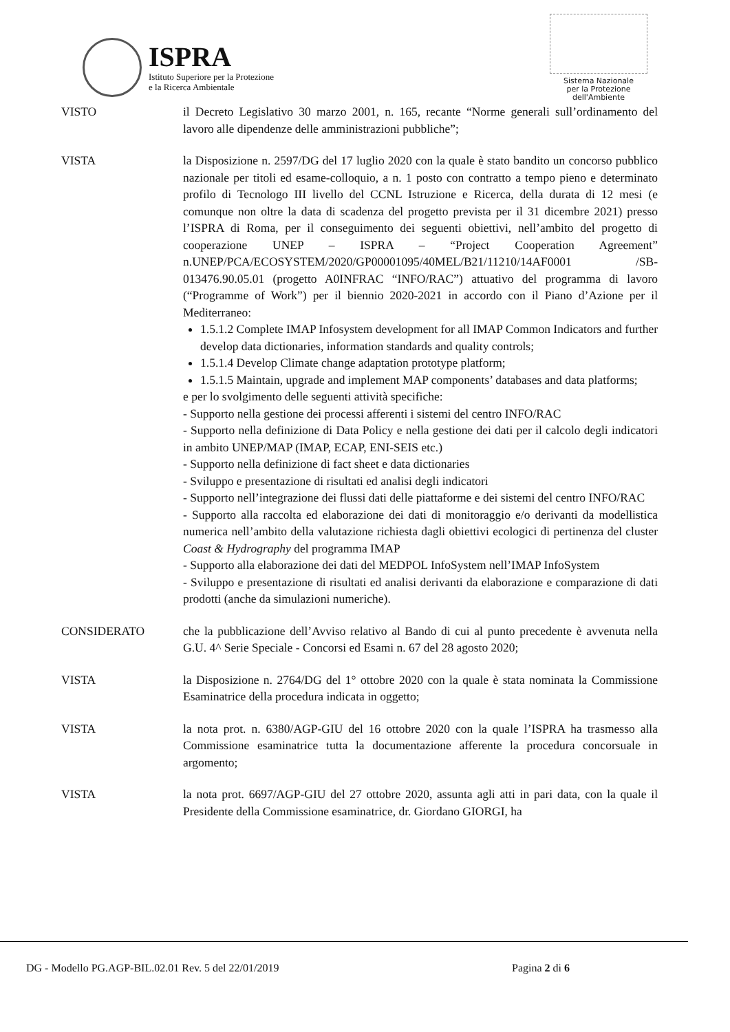ISPRA
Istituto Superiore per la Protezione
e la Ricerca Ambientale
Sistema Nazionale
per la Protezione
dell'Ambiente
VISTO il Decreto Legislativo 30 marzo 2001, n. 165, recante “Norme generali sull’ordinamento del lavoro alle dipendenze delle amministrazioni pubbliche”;
VISTA la Disposizione n. 2597/DG del 17 luglio 2020 con la quale è stato bandito un concorso pubblico nazionale per titoli ed esame-colloquio, a n. 1 posto con contratto a tempo pieno e determinato profilo di Tecnologo III livello del CCNL Istruzione e Ricerca, della durata di 12 mesi (e comunque non oltre la data di scadenza del progetto prevista per il 31 dicembre 2021) presso l’ISPRA di Roma, per il conseguimento dei seguenti obiettivi, nell’ambito del progetto di cooperazione UNEP – ISPRA – “Project Cooperation Agreement” n.UNEP/PCA/ECOSYSTEM/2020/GP00001095/40MEL/B21/11210/14AF0001 /SB-013476.90.05.01 (progetto A0INFRAC “INFO/RAC”) attuativo del programma di lavoro (“Programme of Work”) per il biennio 2020-2021 in accordo con il Piano d’Azione per il Mediterraneo:
1.5.1.2 Complete IMAP Infosystem development for all IMAP Common Indicators and further develop data dictionaries, information standards and quality controls;
1.5.1.4 Develop Climate change adaptation prototype platform;
1.5.1.5 Maintain, upgrade and implement MAP components’ databases and data platforms;
e per lo svolgimento delle seguenti attività specifiche:
- Supporto nella gestione dei processi afferenti i sistemi del centro INFO/RAC
- Supporto nella definizione di Data Policy e nella gestione dei dati per il calcolo degli indicatori in ambito UNEP/MAP (IMAP, ECAP, ENI-SEIS etc.)
- Supporto nella definizione di fact sheet e data dictionaries
- Sviluppo e presentazione di risultati ed analisi degli indicatori
- Supporto nell’integrazione dei flussi dati delle piattaforme e dei sistemi del centro INFO/RAC
- Supporto alla raccolta ed elaborazione dei dati di monitoraggio e/o derivanti da modellistica numerica nell’ambito della valutazione richiesta dagli obiettivi ecologici di pertinenza del cluster Coast & Hydrography del programma IMAP
- Supporto alla elaborazione dei dati del MEDPOL InfoSystem nell’IMAP InfoSystem
- Sviluppo e presentazione di risultati ed analisi derivanti da elaborazione e comparazione di dati prodotti (anche da simulazioni numeriche).
CONSIDERATO che la pubblicazione dell’Avviso relativo al Bando di cui al punto precedente è avvenuta nella G.U. 4^ Serie Speciale - Concorsi ed Esami n. 67 del 28 agosto 2020;
VISTA la Disposizione n. 2764/DG del 1° ottobre 2020 con la quale è stata nominata la Commissione Esaminatrice della procedura indicata in oggetto;
VISTA la nota prot. n. 6380/AGP-GIU del 16 ottobre 2020 con la quale l’ISPRA ha trasmesso alla Commissione esaminatrice tutta la documentazione afferente la procedura concorsuale in argomento;
VISTA la nota prot. 6697/AGP-GIU del 27 ottobre 2020, assunta agli atti in pari data, con la quale il Presidente della Commissione esaminatrice, dr. Giordano GIORGI, ha
DG - Modello PG.AGP-BIL.02.01 Rev. 5 del 22/01/2019
Pagina 2 di 6